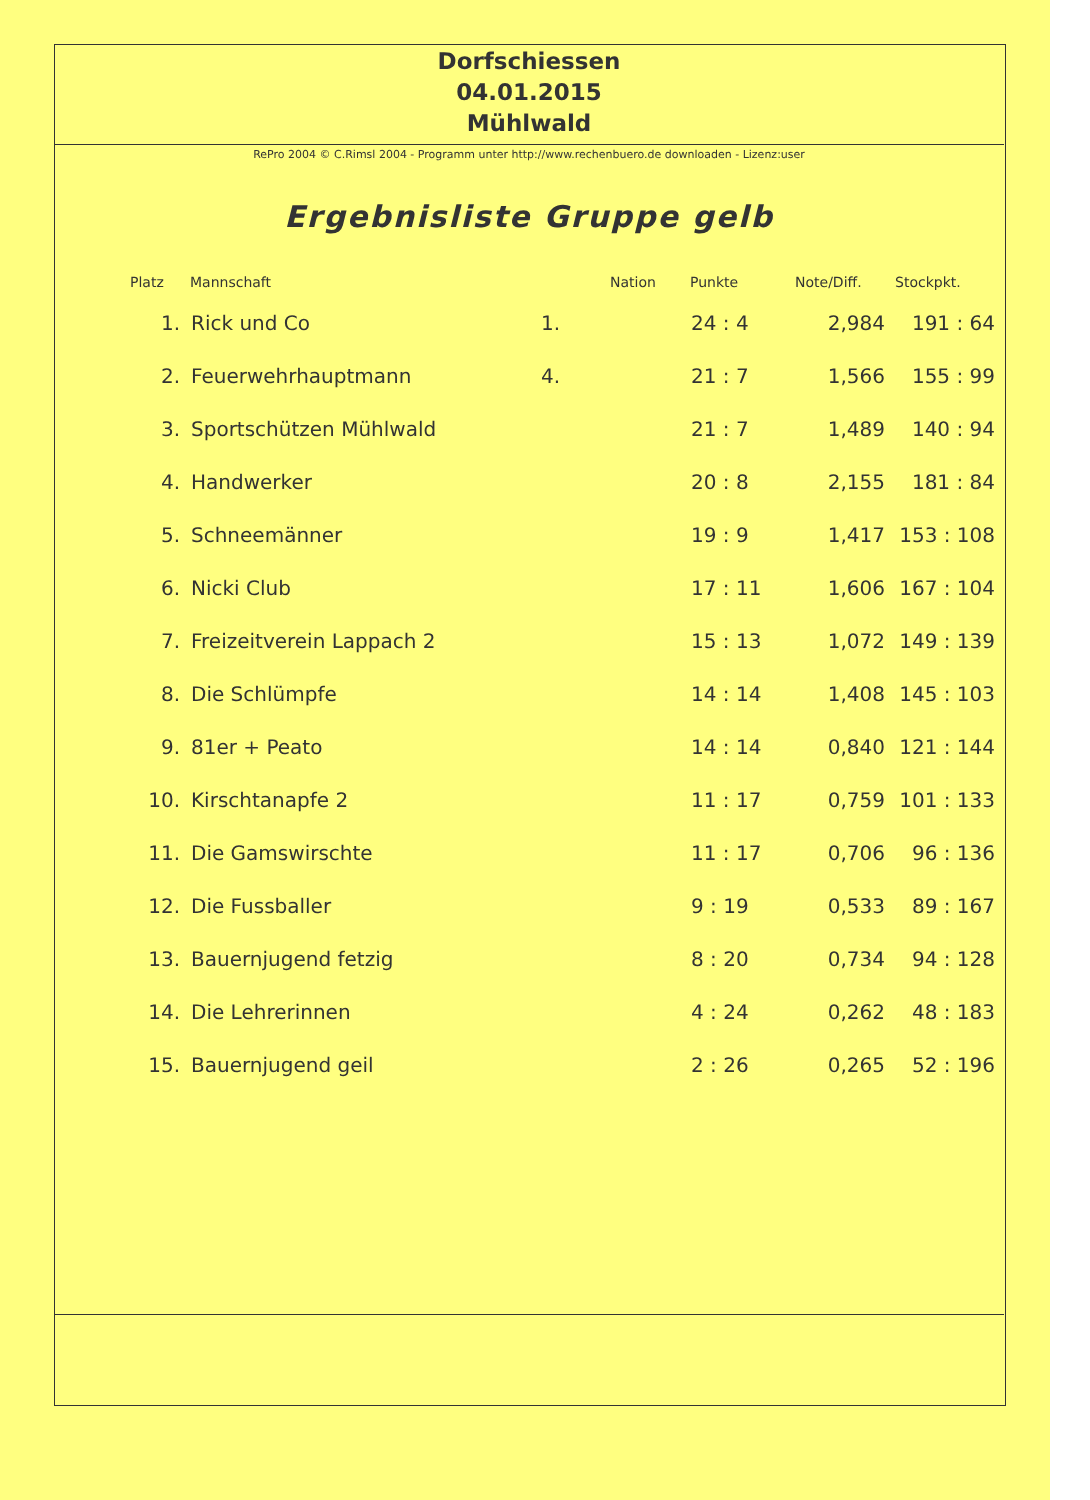Dorfschiessen
04.01.2015
Mühlwald
RePro 2004 © C.Rimsl 2004 - Programm unter http://www.rechenbuero.de downloaden - Lizenz:user
Ergebnisliste Gruppe gelb
| Platz | Mannschaft | | Nation | Punkte | Note/Diff. | Stockpkt. |
| --- | --- | --- | --- | --- | --- | --- |
| 1. | Rick und Co | 1. | | 24 : 4 | 2,984 | 191 : 64 |
| 2. | Feuerwehrhauptmann | 4. | | 21 : 7 | 1,566 | 155 : 99 |
| 3. | Sportschützen Mühlwald | | | 21 : 7 | 1,489 | 140 : 94 |
| 4. | Handwerker | | | 20 : 8 | 2,155 | 181 : 84 |
| 5. | Schneemänner | | | 19 : 9 | 1,417 | 153 : 108 |
| 6. | Nicki Club | | | 17 : 11 | 1,606 | 167 : 104 |
| 7. | Freizeitverein Lappach 2 | | | 15 : 13 | 1,072 | 149 : 139 |
| 8. | Die Schlümpfe | | | 14 : 14 | 1,408 | 145 : 103 |
| 9. | 81er + Peato | | | 14 : 14 | 0,840 | 121 : 144 |
| 10. | Kirschtanapfe 2 | | | 11 : 17 | 0,759 | 101 : 133 |
| 11. | Die Gamswirschte | | | 11 : 17 | 0,706 | 96 : 136 |
| 12. | Die Fussballer | | | 9 : 19 | 0,533 | 89 : 167 |
| 13. | Bauernjugend fetzig | | | 8 : 20 | 0,734 | 94 : 128 |
| 14. | Die Lehrerinnen | | | 4 : 24 | 0,262 | 48 : 183 |
| 15. | Bauernjugend geil | | | 2 : 26 | 0,265 | 52 : 196 |